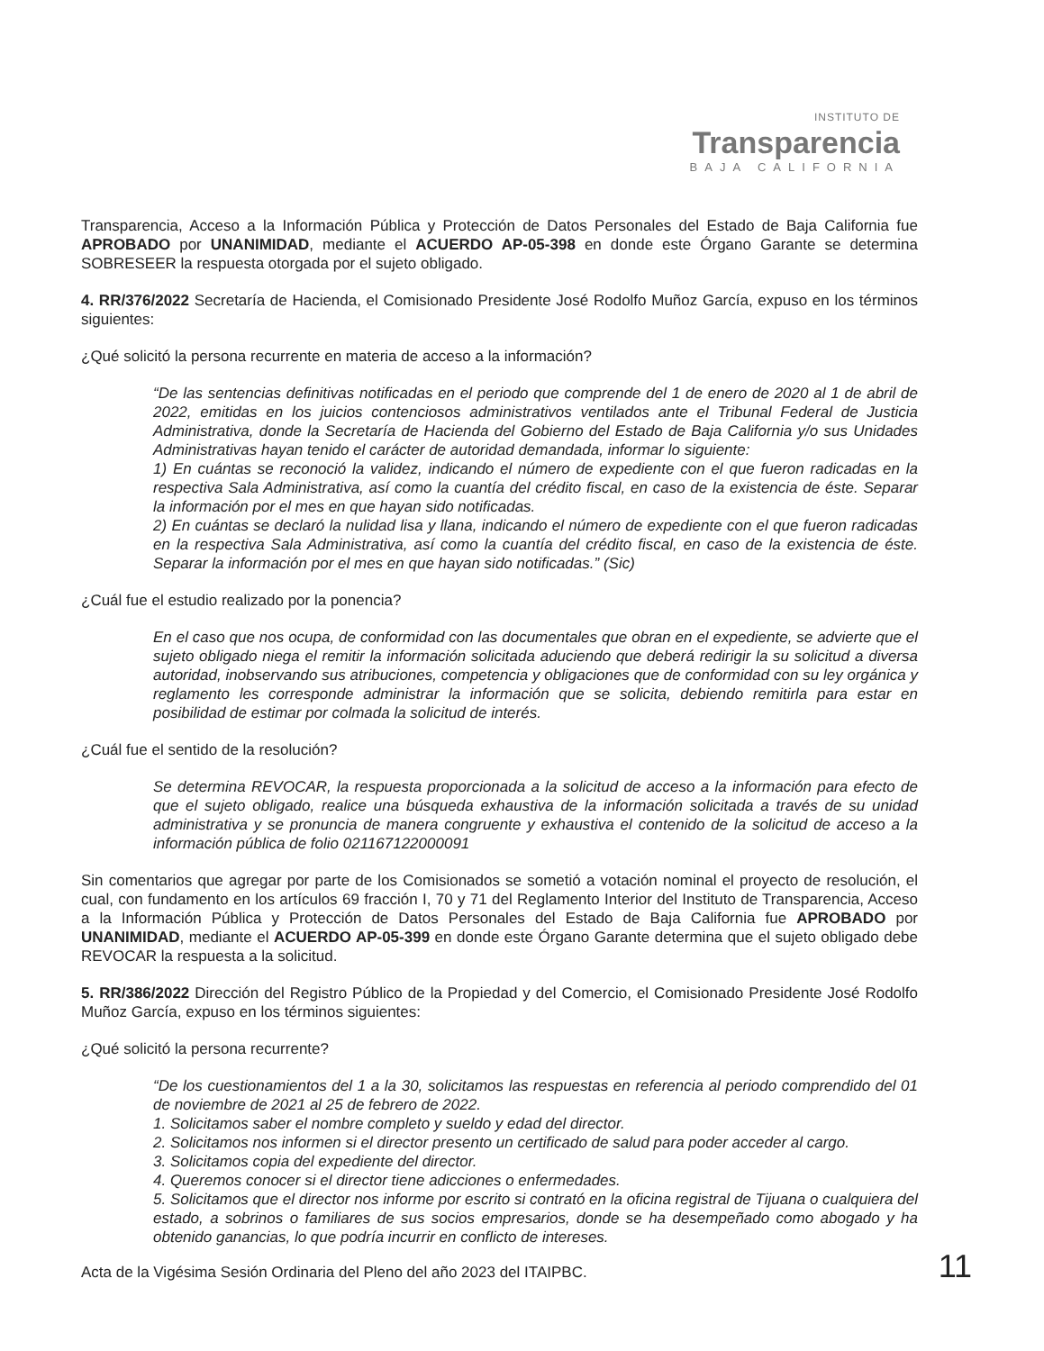INSTITUTO DE
Transparencia
BAJA CALIFORNIA
Transparencia, Acceso a la Información Pública y Protección de Datos Personales del Estado de Baja California fue APROBADO por UNANIMIDAD, mediante el ACUERDO AP-05-398 en donde este Órgano Garante se determina SOBRESEER la respuesta otorgada por el sujeto obligado.
4. RR/376/2022 Secretaría de Hacienda, el Comisionado Presidente José Rodolfo Muñoz García, expuso en los términos siguientes:
¿Qué solicitó la persona recurrente en materia de acceso a la información?
“De las sentencias definitivas notificadas en el periodo que comprende del 1 de enero de 2020 al 1 de abril de 2022, emitidas en los juicios contenciosos administrativos ventilados ante el Tribunal Federal de Justicia Administrativa, donde la Secretaría de Hacienda del Gobierno del Estado de Baja California y/o sus Unidades Administrativas hayan tenido el carácter de autoridad demandada, informar lo siguiente:
1) En cuántas se reconoció la validez, indicando el número de expediente con el que fueron radicadas en la respectiva Sala Administrativa, así como la cuantía del crédito fiscal, en caso de la existencia de éste. Separar la información por el mes en que hayan sido notificadas.
2) En cuántas se declaró la nulidad lisa y llana, indicando el número de expediente con el que fueron radicadas en la respectiva Sala Administrativa, así como la cuantía del crédito fiscal, en caso de la existencia de éste. Separar la información por el mes en que hayan sido notificadas.” (Sic)
¿Cuál fue el estudio realizado por la ponencia?
En el caso que nos ocupa, de conformidad con las documentales que obran en el expediente, se advierte que el sujeto obligado niega el remitir la información solicitada aduciendo que deberá redirigir la su solicitud a diversa autoridad, inobservando sus atribuciones, competencia y obligaciones que de conformidad con su ley orgánica y reglamento les corresponde administrar la información que se solicita, debiendo remitirla para estar en posibilidad de estimar por colmada la solicitud de interés.
¿Cuál fue el sentido de la resolución?
Se determina REVOCAR, la respuesta proporcionada a la solicitud de acceso a la información para efecto de que el sujeto obligado, realice una búsqueda exhaustiva de la información solicitada a través de su unidad administrativa y se pronuncia de manera congruente y exhaustiva el contenido de la solicitud de acceso a la información pública de folio 021167122000091
Sin comentarios que agregar por parte de los Comisionados se sometió a votación nominal el proyecto de resolución, el cual, con fundamento en los artículos 69 fracción I, 70 y 71 del Reglamento Interior del Instituto de Transparencia, Acceso a la Información Pública y Protección de Datos Personales del Estado de Baja California fue APROBADO por UNANIMIDAD, mediante el ACUERDO AP-05-399 en donde este Órgano Garante determina que el sujeto obligado debe REVOCAR la respuesta a la solicitud.
5. RR/386/2022 Dirección del Registro Público de la Propiedad y del Comercio, el Comisionado Presidente José Rodolfo Muñoz García, expuso en los términos siguientes:
¿Qué solicitó la persona recurrente?
“De los cuestionamientos del 1 a la 30, solicitamos las respuestas en referencia al periodo comprendido del 01 de noviembre de 2021 al 25 de febrero de 2022.
1. Solicitamos saber el nombre completo y sueldo y edad del director.
2. Solicitamos nos informen si el director presento un certificado de salud para poder acceder al cargo.
3. Solicitamos copia del expediente del director.
4. Queremos conocer si el director tiene adicciones o enfermedades.
5. Solicitamos que el director nos informe por escrito si contrató en la oficina registral de Tijuana o cualquiera del estado, a sobrinos o familiares de sus socios empresarios, donde se ha desempeñado como abogado y ha obtenido ganancias, lo que podría incurrir en conflicto de intereses.
Acta de la Vigésima Sesión Ordinaria del Pleno del año 2023 del ITAIPBC. 11